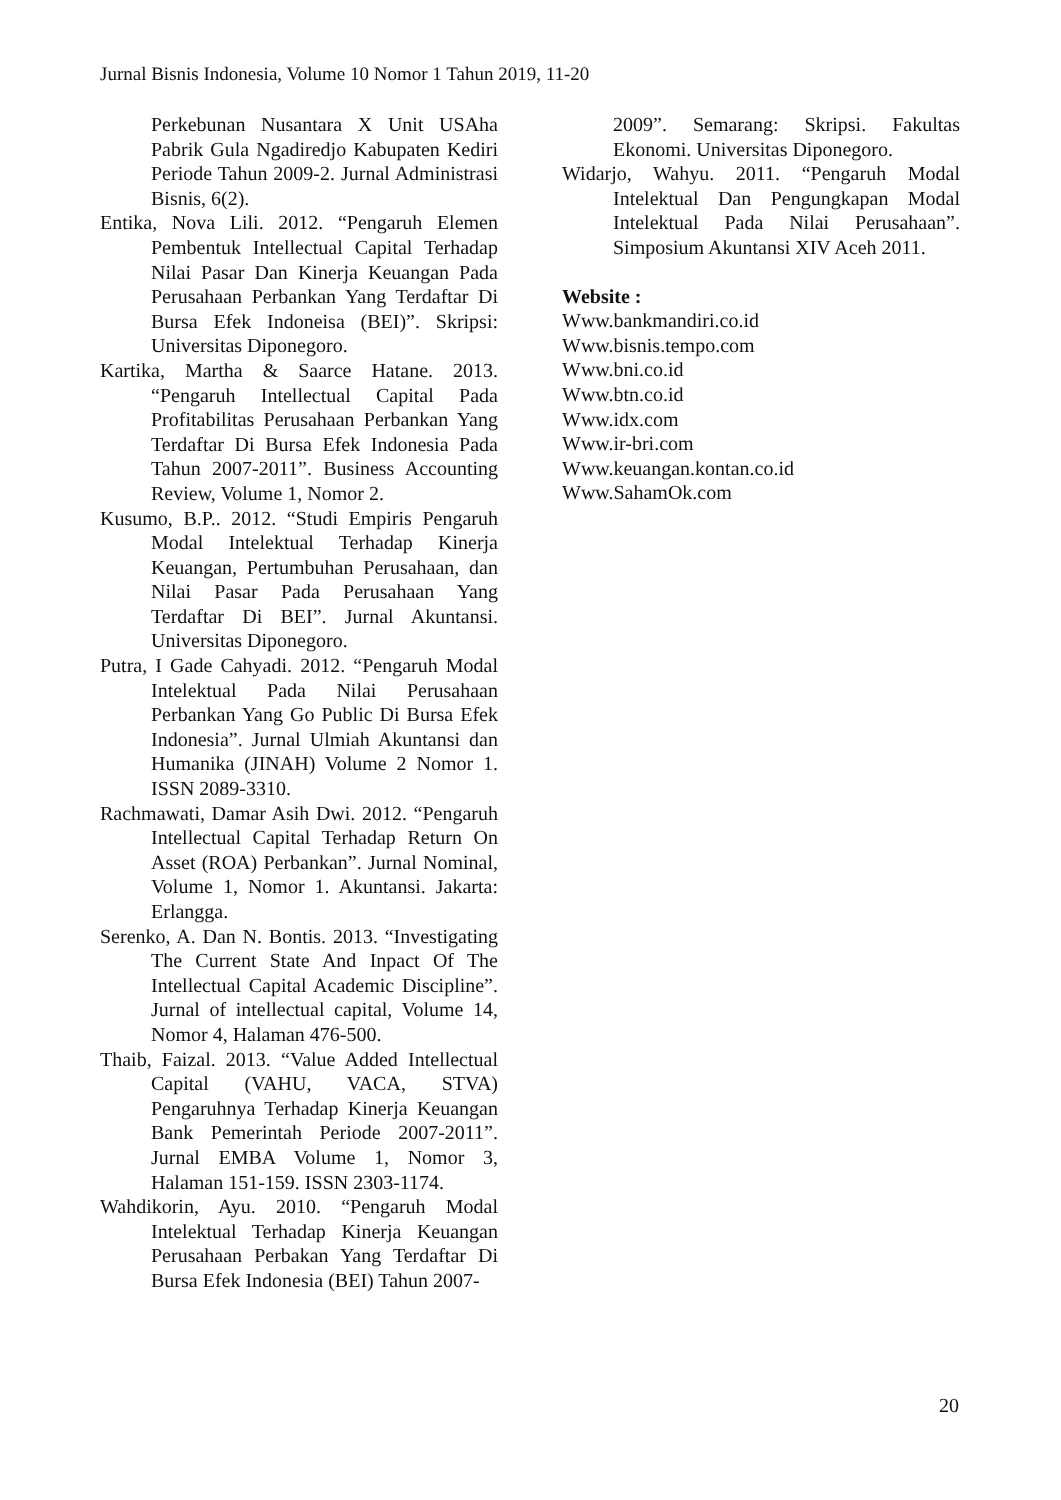Jurnal Bisnis Indonesia, Volume 10 Nomor 1 Tahun 2019, 11-20
Perkebunan Nusantara X Unit USAha Pabrik Gula Ngadiredjo Kabupaten Kediri Periode Tahun 2009-2. Jurnal Administrasi Bisnis, 6(2).
Entika, Nova Lili. 2012. “Pengaruh Elemen Pembentuk Intellectual Capital Terhadap Nilai Pasar Dan Kinerja Keuangan Pada Perusahaan Perbankan Yang Terdaftar Di Bursa Efek Indoneisa (BEI)”. Skripsi: Universitas Diponegoro.
Kartika, Martha & Saarce Hatane. 2013. “Pengaruh Intellectual Capital Pada Profitabilitas Perusahaan Perbankan Yang Terdaftar Di Bursa Efek Indonesia Pada Tahun 2007-2011”. Business Accounting Review, Volume 1, Nomor 2.
Kusumo, B.P.. 2012. “Studi Empiris Pengaruh Modal Intelektual Terhadap Kinerja Keuangan, Pertumbuhan Perusahaan, dan Nilai Pasar Pada Perusahaan Yang Terdaftar Di BEI”. Jurnal Akuntansi. Universitas Diponegoro.
Putra, I Gade Cahyadi. 2012. “Pengaruh Modal Intelektual Pada Nilai Perusahaan Perbankan Yang Go Public Di Bursa Efek Indonesia”. Jurnal Ulmiah Akuntansi dan Humanika (JINAH) Volume 2 Nomor 1. ISSN 2089-3310.
Rachmawati, Damar Asih Dwi. 2012. “Pengaruh Intellectual Capital Terhadap Return On Asset (ROA) Perbankan”. Jurnal Nominal, Volume 1, Nomor 1. Akuntansi. Jakarta: Erlangga.
Serenko, A. Dan N. Bontis. 2013. “Investigating The Current State And Inpact Of The Intellectual Capital Academic Discipline”. Jurnal of intellectual capital, Volume 14, Nomor 4, Halaman 476-500.
Thaib, Faizal. 2013. “Value Added Intellectual Capital (VAHU, VACA, STVA) Pengaruhnya Terhadap Kinerja Keuangan Bank Pemerintah Periode 2007-2011”. Jurnal EMBA Volume 1, Nomor 3, Halaman 151-159. ISSN 2303-1174.
Wahdikorin, Ayu. 2010. “Pengaruh Modal Intelektual Terhadap Kinerja Keuangan Perusahaan Perbakan Yang Terdaftar Di Bursa Efek Indonesia (BEI) Tahun 2007-
2009”. Semarang: Skripsi. Fakultas Ekonomi. Universitas Diponegoro.
Widarjo, Wahyu. 2011. “Pengaruh Modal Intelektual Dan Pengungkapan Modal Intelektual Pada Nilai Perusahaan”. Simposium Akuntansi XIV Aceh 2011.
Website :
Www.bankmandiri.co.id
Www.bisnis.tempo.com
Www.bni.co.id
Www.btn.co.id
Www.idx.com
Www.ir-bri.com
Www.keuangan.kontan.co.id
Www.SahamOk.com
20